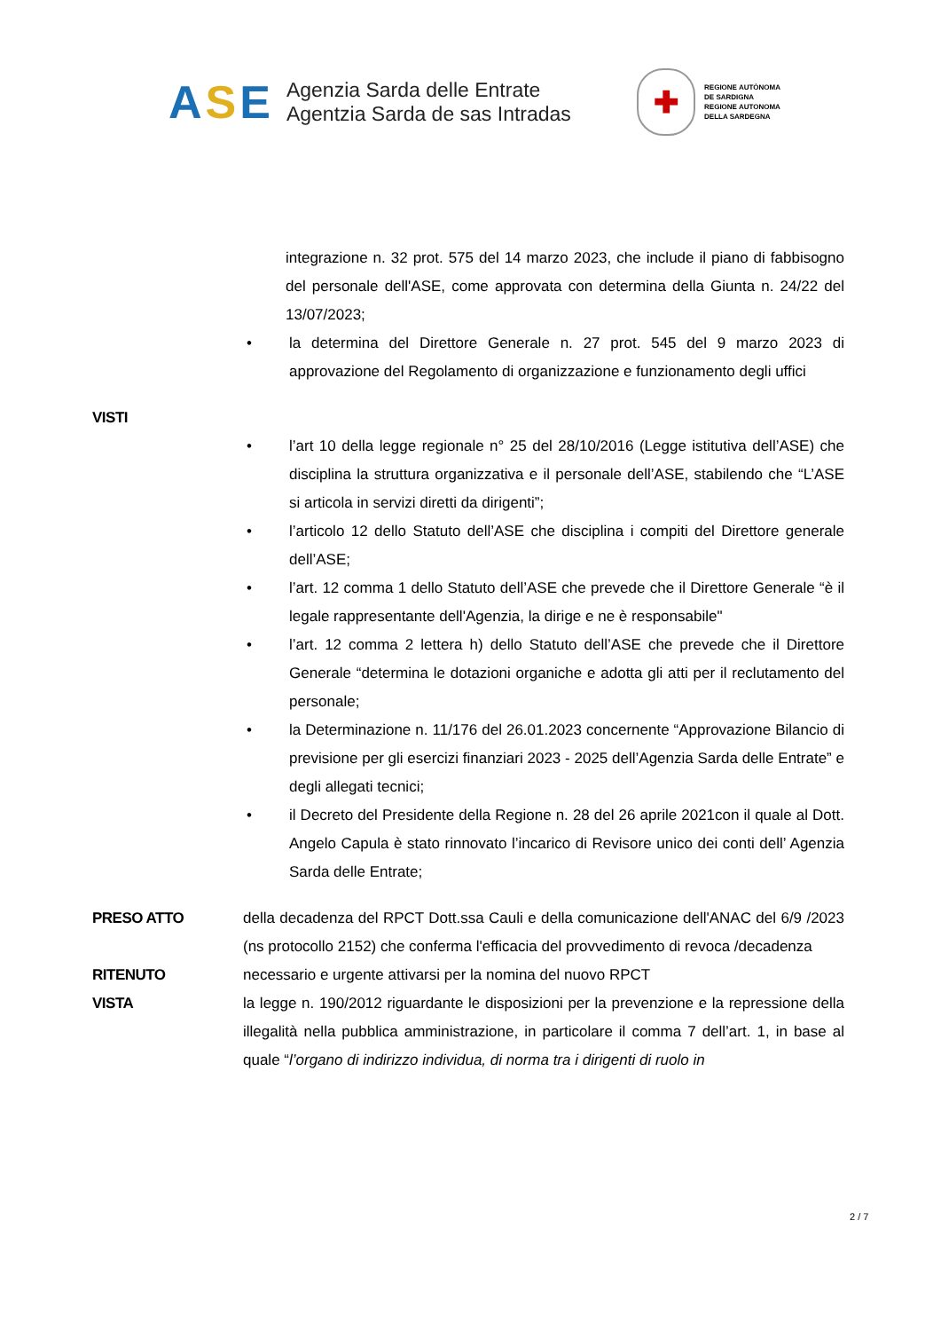ASE
Agenzia Sarda delle Entrate
Agentzia Sarda de sas Intradas
✚
REGIONE AUTÒNOMA
DE SARDIGNA
REGIONE AUTONOMA
DELLA SARDEGNA
integrazione n. 32 prot. 575 del 14 marzo 2023, che include il piano di fabbisogno del personale dell'ASE, come approvata con determina della Giunta n. 24/22 del 13/07/2023;
• la determina del Direttore Generale n. 27 prot. 545 del 9 marzo 2023 di approvazione del Regolamento di organizzazione e funzionamento degli uffici
VISTI
• l’art 10 della legge regionale n° 25 del 28/10/2016 (Legge istitutiva dell’ASE) che disciplina la struttura organizzativa e il personale dell’ASE, stabilendo che “L’ASE si articola in servizi diretti da dirigenti”;
• l’articolo 12 dello Statuto dell’ASE che disciplina i compiti del Direttore generale dell’ASE;
• l’art. 12 comma 1 dello Statuto dell’ASE che prevede che il Direttore Generale “è il legale rappresentante dell'Agenzia, la dirige e ne è responsabile"
• l’art. 12 comma 2 lettera h) dello Statuto dell’ASE che prevede che il Direttore Generale “determina le dotazioni organiche e adotta gli atti per il reclutamento del personale;
• la Determinazione n. 11/176 del 26.01.2023 concernente “Approvazione Bilancio di previsione per gli esercizi finanziari 2023 - 2025 dell’Agenzia Sarda delle Entrate” e degli allegati tecnici;
• il Decreto del Presidente della Regione n. 28 del 26 aprile 2021con il quale al Dott. Angelo Capula è stato rinnovato l’incarico di Revisore unico dei conti dell’ Agenzia Sarda delle Entrate;
PRESO ATTO della decadenza del RPCT Dott.ssa Cauli e della comunicazione dell'ANAC del 6/9 /2023 (ns protocollo 2152) che conferma l'efficacia del provvedimento di revoca /decadenza
RITENUTO necessario e urgente attivarsi per la nomina del nuovo RPCT
VISTA la legge n. 190/2012 riguardante le disposizioni per la prevenzione e la repressione della illegalità nella pubblica amministrazione, in particolare il comma 7 dell’art. 1, in base al quale “l’organo di indirizzo individua, di norma tra i dirigenti di ruolo in
2 / 7